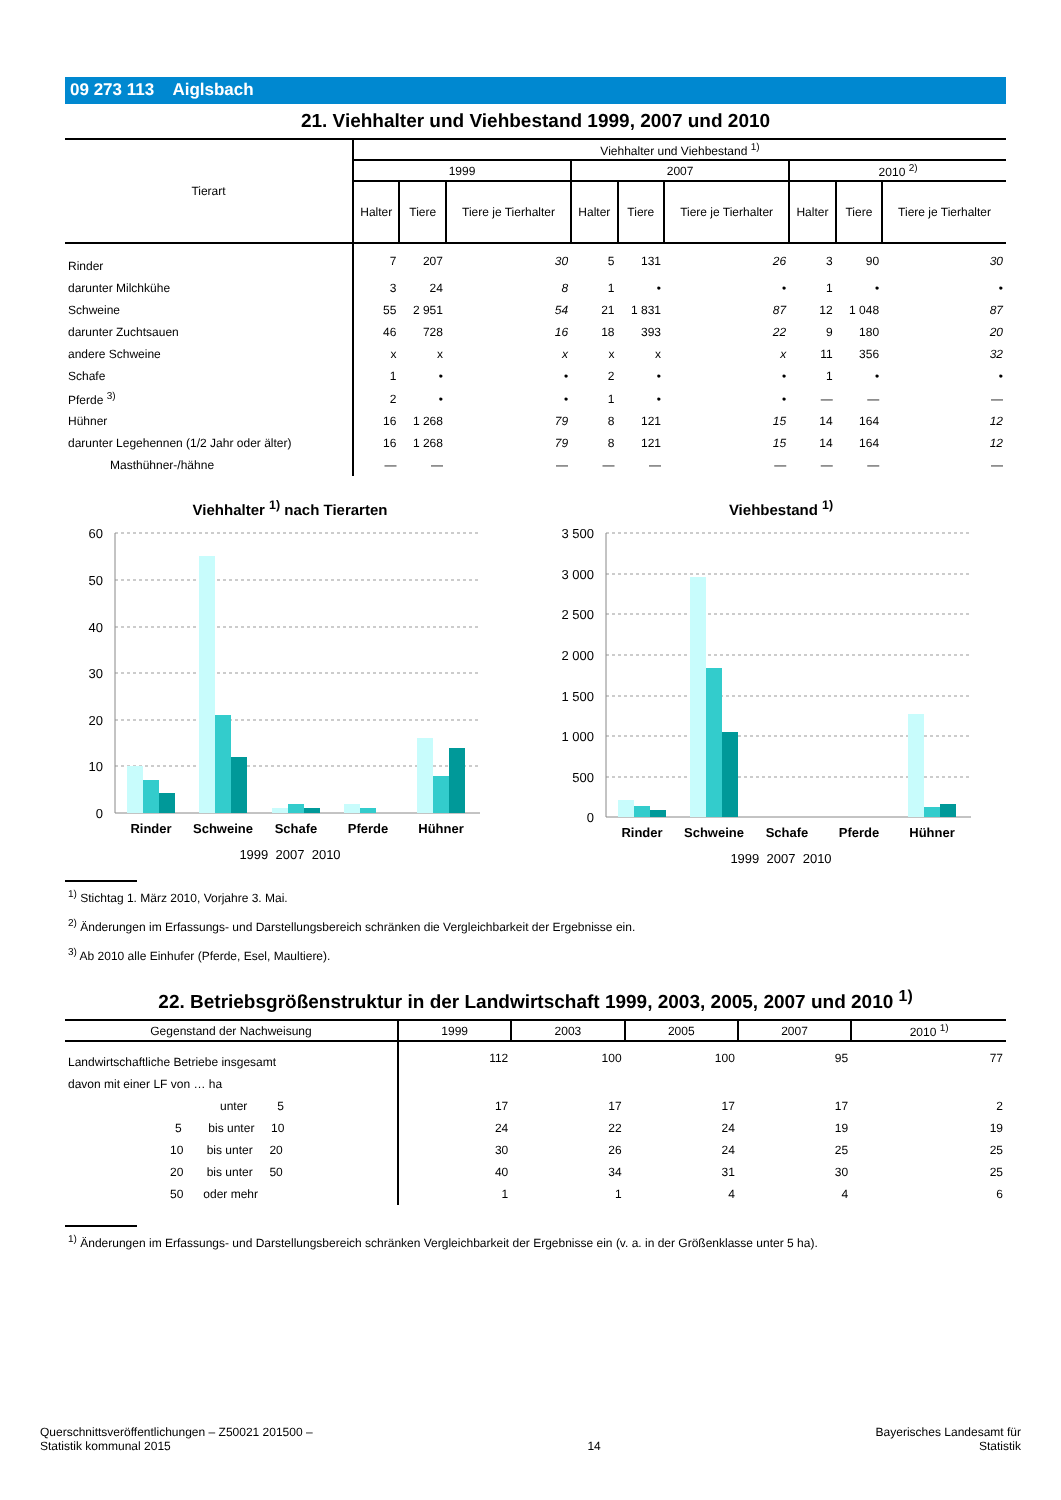09 273 113 Aiglsbach
21. Viehhalter und Viehbestand 1999, 2007 und 2010
| Tierart | Viehhalter und Viehbestand <sup>1)</sup> | | | | | | | | |
| --- | --- | --- | --- | --- | --- | --- | --- | --- | --- |
| | 1999 | | | 2007 | | | 2010 <sup>2)</sup> | | |
| | Halter | Tiere | Tiere je Tierhalter | Halter | Tiere | Tiere je Tierhalter | Halter | Tiere | Tiere je Tierhalter |
| Rinder | 7 | 207 | 30 | 5 | 131 | 26 | 3 | 90 | 30 |
| darunter Milchkühe | 3 | 24 | 8 | 1 | • | • | 1 | • | • |
| Schweine | 55 | 2 951 | 54 | 21 | 1 831 | 87 | 12 | 1 048 | 87 |
| darunter Zuchtsauen | 46 | 728 | 16 | 18 | 393 | 22 | 9 | 180 | 20 |
| andere Schweine | x | x | x | x | x | x | 11 | 356 | 32 |
| Schafe | 1 | • | • | 2 | • | • | 1 | • | • |
| Pferde <sup>3)</sup> | 2 | • | • | 1 | • | • | — | — | — |
| Hühner | 16 | 1 268 | 79 | 8 | 121 | 15 | 14 | 164 | 12 |
| darunter Legehennen (1/2 Jahr oder älter) | 16 | 1 268 | 79 | 8 | 121 | 15 | 14 | 164 | 12 |
| Masthühner-/hähne | — | — | — | — | — | — | — | — | — |
Viehhalter <sup>1)</sup> nach Tierarten
60
50
40
30
20
10
0
Rinder
Schweine
Schafe
Pferde
Hühner
1999 2007 2010
Viehbestand <sup>1)</sup>
3 500
3 000
2 500
2 000
1 500
1 000
500
0
Rinder
Schweine
Schafe
Pferde
Hühner
1999 2007 2010
<sup>1)</sup> Stichtag 1. März 2010, Vorjahre 3. Mai.
<sup>2)</sup> Änderungen im Erfassungs- und Darstellungsbereich schränken die Vergleichbarkeit der Ergebnisse ein.
<sup>3)</sup> Ab 2010 alle Einhufer (Pferde, Esel, Maultiere).
22. Betriebsgrößenstruktur in der Landwirtschaft 1999, 2003, 2005, 2007 und 2010 <sup>1)</sup>
| Gegenstand der Nachweisung | 1999 | 2003 | 2005 | 2007 | 2010 <sup>1)</sup> |
| --- | --- | --- | --- | --- | --- |
| Landwirtschaftliche Betriebe insgesamt | 112 | 100 | 100 | 95 | 77 |
| davon mit einer LF von … ha | | | | | |
| unter 5 | 17 | 17 | 17 | 17 | 2 |
| 5 bis unter 10 | 24 | 22 | 24 | 19 | 19 |
| 10 bis unter 20 | 30 | 26 | 24 | 25 | 25 |
| 20 bis unter 50 | 40 | 34 | 31 | 30 | 25 |
| 50 oder mehr | 1 | 1 | 4 | 4 | 6 |
<sup>1)</sup> Änderungen im Erfassungs- und Darstellungsbereich schränken Vergleichbarkeit der Ergebnisse ein (v. a. in der Größenklasse unter 5 ha).
Querschnittsveröffentlichungen – Z50021 201500 –
Statistik kommunal 2015
14
Bayerisches Landesamt für
Statistik